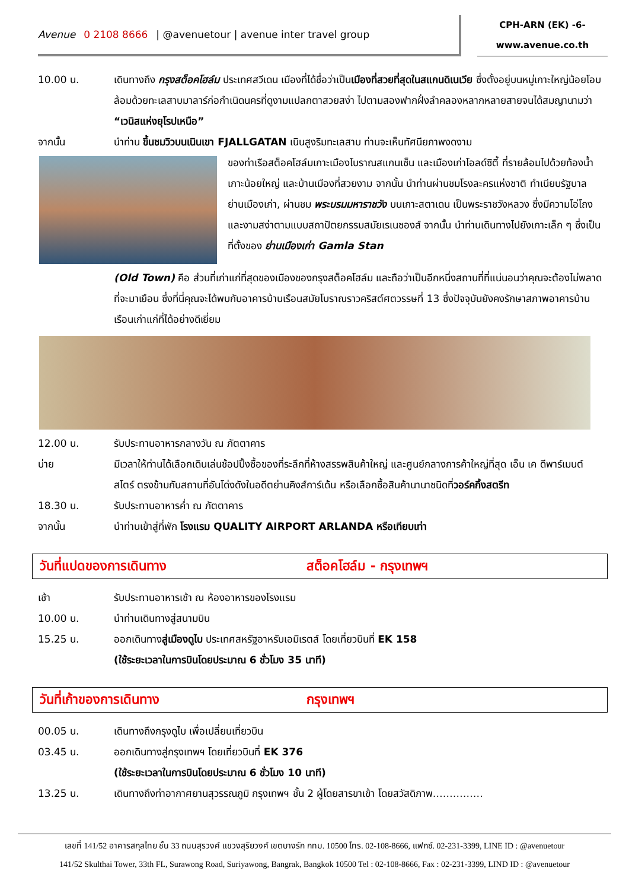Avenue 0 2108 8666 | @avenuetour | avenue inter travel group
CPH-ARN (EK) -6-
www.avenue.co.th
10.00 น. เดินทางถึง กรุงสต็อคโฮล์ม ประเทศสวีเดน เมืองที่ได้ชื่อว่าเป็นเมืองที่สวยที่สุดในสแกนดิเนเวีย ซึ่งตั้งอยู่บนหมู่เกาะใหญ่น้อยโอบล้อมด้วยทะเลสาบมาลาร์ก่อกำเนิดนครที่ดูงามแปลกตาสวยสง่า ไปตามสองฟากฝั่งลำคลองหลากหลายสายจนได้สมญานามว่า “เวนิสแห่งยุโรปเหนือ”
จากนั้น นำท่าน ขึ้นชมวิวบนเนินเขา FJALLGATAN เนินสูงริมทะเลสาบ ท่านจะเห็นทัศนียภาพงดงาม
ของท่าเรือสต็อคโฮล์มเกาะเมืองโบราณสแกนเซ็น และเมืองเก่าโอลด์ซิตี้ ที่รายล้อมไปด้วยท้องน้ำเกาะน้อยใหญ่ และบ้านเมืองที่สวยงาม จากนั้น นำท่านผ่านชมโรงละครแห่งชาติ ทำเนียบรัฐบาล ย่านเมืองเก่า, ผ่านชม พระบรมมหาราชวัง บนเกาะสตาเดน เป็นพระราชวังหลวง ซึ่งมีความโอ่โถงและงามสง่าตามแบบสถาปัตยกรรมสมัยเรเนซองส์ จากนั้น นำท่านเดินทางไปยังเกาะเล็ก ๆ ซึ่งเป็นที่ตั้งของ ย่านเมืองเก่า Gamla Stan
(Old Town) คือ ส่วนที่เก่าแก่ที่สุดของเมืองของกรุงสต็อคโฮล์ม และถือว่าเป็นอีกหนึ่งสถานที่ที่แน่นอนว่าคุณจะต้องไม่พลาดที่จะมาเยือน ซึ่งที่นี่คุณจะได้พบกับอาคารบ้านเรือนสมัยโบราณราวคริสต์ศตวรรษที่ 13 ซึ่งปัจจุบันยังคงรักษาสภาพอาคารบ้านเรือนเก่าแก่ที่ได้อย่างดีเยี่ยม
12.00 น. รับประทานอาหารกลางวัน ณ ภัตตาคาร
บ่าย มีเวลาให้ท่านได้เลือกเดินเล่นช้อปปิ้งซื้อของที่ระลึกที่ห้างสรรพสินค้าใหญ่ และศูนย์กลางการค้าใหญ่ที่สุด เอ็น เค ดีพาร์เมนต์สโตร์ ตรงข้ามกับสถานที่อันโด่งดังในอดีตย่านคิงส์การ์เด้น หรือเลือกซื้อสินค้านานาชนิดที่วอร์คกิ้งสตรีท
18.30 น. รับประทานอาหารค่ำ ณ ภัตตาคาร
จากนั้น นำท่านเข้าสู่ที่พัก โรงแรม QUALITY AIRPORT ARLANDA หรือเทียบเท่า
วันที่แปดของการเดินทาง สต็อคโฮล์ม - กรุงเทพฯ
เช้า รับประทานอาหารเช้า ณ ห้องอาหารของโรงแรม
10.00 น. นำท่านเดินทางสู่สนามบิน
15.25 น. ออกเดินทางสู่เมืองดูไบ ประเทศสหรัฐอาหรับเอมิเรตส์ โดยเที่ยวบินที่ EK 158
(ใช้ระยะเวลาในการบินโดยประมาณ 6 ชั่วโมง 35 นาที)
วันที่เก้าของการเดินทาง กรุงเทพฯ
00.05 น. เดินทางถึงกรุงดูไบ เพื่อเปลี่ยนเที่ยวบิน
03.45 น. ออกเดินทางสู่กรุงเทพฯ โดยเที่ยวบินที่ EK 376
(ใช้ระยะเวลาในการบินโดยประมาณ 6 ชั่วโมง 10 นาที)
13.25 น. เดินทางถึงท่าอากาศยานสุวรรณภูมิ กรุงเทพฯ ชั้น 2 ผู้โดยสารขาเข้า โดยสวัสดิภาพ……………
เลขที่ 141/52 อาคารสกุลไทย ชั้น 33 ถนนสุรวงศ์ แขวงสุริยวงศ์ เขตบางรัก กทม. 10500 โทร. 02-108-8666, แฟกซ์. 02-231-3399, LINE ID : @avenuetour
141/52 Skulthai Tower, 33th FL, Surawong Road, Suriyawong, Bangrak, Bangkok 10500 Tel : 02-108-8666, Fax : 02-231-3399, LIND ID : @avenuetour